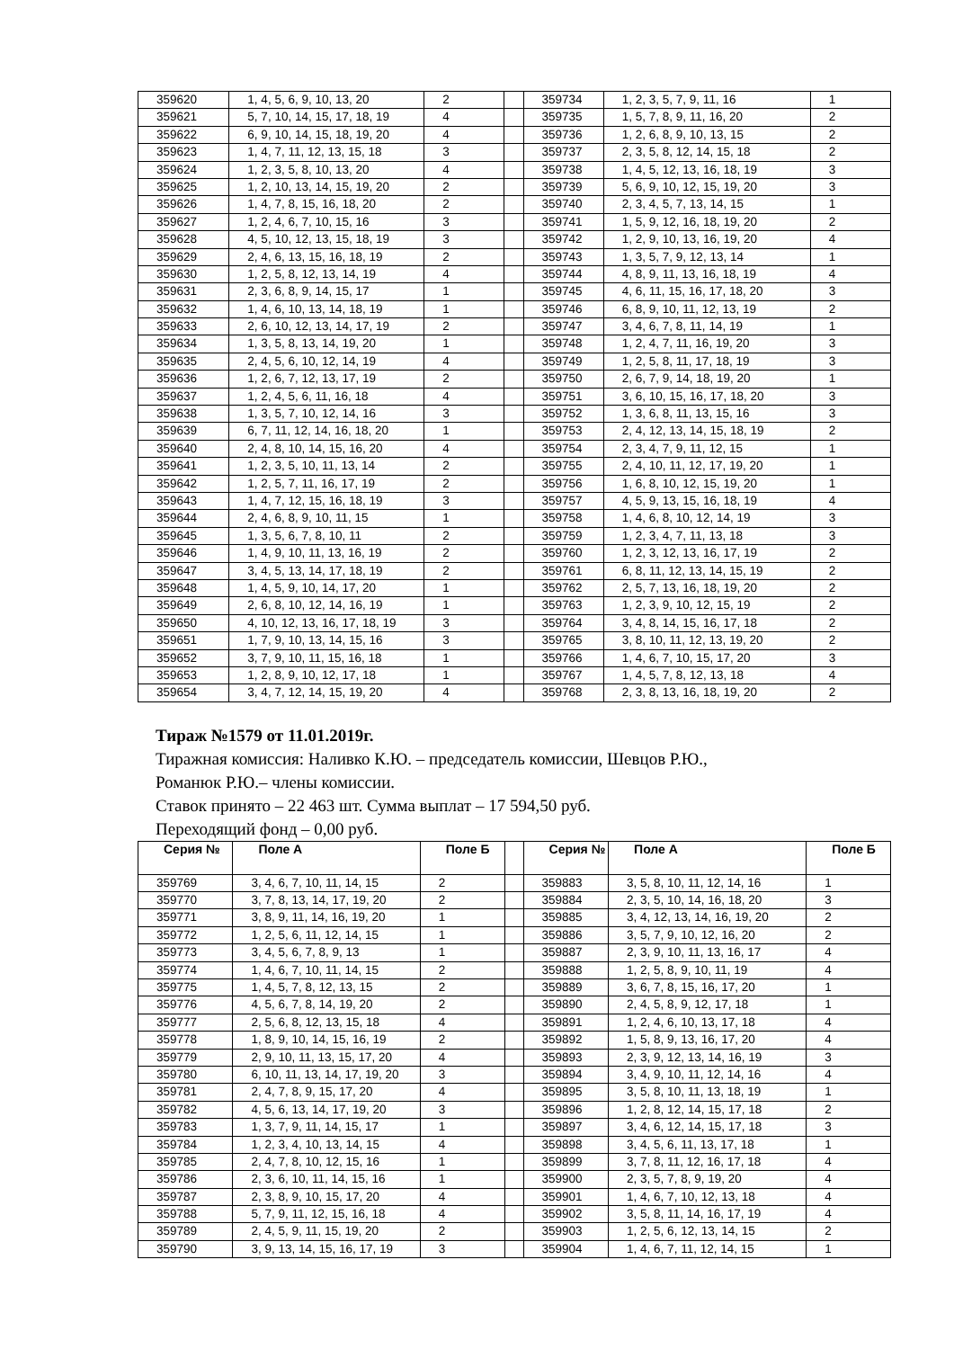| 359620 | 1, 4, 5, 6, 9, 10, 13, 20 | 2 | | 359734 | 1, 2, 3, 5, 7, 9, 11, 16 | 1 |
| 359621 | 5, 7, 10, 14, 15, 17, 18, 19 | 4 | | 359735 | 1, 5, 7, 8, 9, 11, 16, 20 | 2 |
| 359622 | 6, 9, 10, 14, 15, 18, 19, 20 | 4 | | 359736 | 1, 2, 6, 8, 9, 10, 13, 15 | 2 |
| 359623 | 1, 4, 7, 11, 12, 13, 15, 18 | 3 | | 359737 | 2, 3, 5, 8, 12, 14, 15, 18 | 2 |
| 359624 | 1, 2, 3, 5, 8, 10, 13, 20 | 4 | | 359738 | 1, 4, 5, 12, 13, 16, 18, 19 | 3 |
| 359625 | 1, 2, 10, 13, 14, 15, 19, 20 | 2 | | 359739 | 5, 6, 9, 10, 12, 15, 19, 20 | 3 |
| 359626 | 1, 4, 7, 8, 15, 16, 18, 20 | 2 | | 359740 | 2, 3, 4, 5, 7, 13, 14, 15 | 1 |
| 359627 | 1, 2, 4, 6, 7, 10, 15, 16 | 3 | | 359741 | 1, 5, 9, 12, 16, 18, 19, 20 | 2 |
| 359628 | 4, 5, 10, 12, 13, 15, 18, 19 | 3 | | 359742 | 1, 2, 9, 10, 13, 16, 19, 20 | 4 |
| 359629 | 2, 4, 6, 13, 15, 16, 18, 19 | 2 | | 359743 | 1, 3, 5, 7, 9, 12, 13, 14 | 1 |
| 359630 | 1, 2, 5, 8, 12, 13, 14, 19 | 4 | | 359744 | 4, 8, 9, 11, 13, 16, 18, 19 | 4 |
| 359631 | 2, 3, 6, 8, 9, 14, 15, 17 | 1 | | 359745 | 4, 6, 11, 15, 16, 17, 18, 20 | 3 |
| 359632 | 1, 4, 6, 10, 13, 14, 18, 19 | 1 | | 359746 | 6, 8, 9, 10, 11, 12, 13, 19 | 2 |
| 359633 | 2, 6, 10, 12, 13, 14, 17, 19 | 2 | | 359747 | 3, 4, 6, 7, 8, 11, 14, 19 | 1 |
| 359634 | 1, 3, 5, 8, 13, 14, 19, 20 | 1 | | 359748 | 1, 2, 4, 7, 11, 16, 19, 20 | 3 |
| 359635 | 2, 4, 5, 6, 10, 12, 14, 19 | 4 | | 359749 | 1, 2, 5, 8, 11, 17, 18, 19 | 3 |
| 359636 | 1, 2, 6, 7, 12, 13, 17, 19 | 2 | | 359750 | 2, 6, 7, 9, 14, 18, 19, 20 | 1 |
| 359637 | 1, 2, 4, 5, 6, 11, 16, 18 | 4 | | 359751 | 3, 6, 10, 15, 16, 17, 18, 20 | 3 |
| 359638 | 1, 3, 5, 7, 10, 12, 14, 16 | 3 | | 359752 | 1, 3, 6, 8, 11, 13, 15, 16 | 3 |
| 359639 | 6, 7, 11, 12, 14, 16, 18, 20 | 1 | | 359753 | 2, 4, 12, 13, 14, 15, 18, 19 | 2 |
| 359640 | 2, 4, 8, 10, 14, 15, 16, 20 | 4 | | 359754 | 2, 3, 4, 7, 9, 11, 12, 15 | 1 |
| 359641 | 1, 2, 3, 5, 10, 11, 13, 14 | 2 | | 359755 | 2, 4, 10, 11, 12, 17, 19, 20 | 1 |
| 359642 | 1, 2, 5, 7, 11, 16, 17, 19 | 2 | | 359756 | 1, 6, 8, 10, 12, 15, 19, 20 | 1 |
| 359643 | 1, 4, 7, 12, 15, 16, 18, 19 | 3 | | 359757 | 4, 5, 9, 13, 15, 16, 18, 19 | 4 |
| 359644 | 2, 4, 6, 8, 9, 10, 11, 15 | 1 | | 359758 | 1, 4, 6, 8, 10, 12, 14, 19 | 3 |
| 359645 | 1, 3, 5, 6, 7, 8, 10, 11 | 2 | | 359759 | 1, 2, 3, 4, 7, 11, 13, 18 | 3 |
| 359646 | 1, 4, 9, 10, 11, 13, 16, 19 | 2 | | 359760 | 1, 2, 3, 12, 13, 16, 17, 19 | 2 |
| 359647 | 3, 4, 5, 13, 14, 17, 18, 19 | 2 | | 359761 | 6, 8, 11, 12, 13, 14, 15, 19 | 2 |
| 359648 | 1, 4, 5, 9, 10, 14, 17, 20 | 1 | | 359762 | 2, 5, 7, 13, 16, 18, 19, 20 | 2 |
| 359649 | 2, 6, 8, 10, 12, 14, 16, 19 | 1 | | 359763 | 1, 2, 3, 9, 10, 12, 15, 19 | 2 |
| 359650 | 4, 10, 12, 13, 16, 17, 18, 19 | 3 | | 359764 | 3, 4, 8, 14, 15, 16, 17, 18 | 2 |
| 359651 | 1, 7, 9, 10, 13, 14, 15, 16 | 3 | | 359765 | 3, 8, 10, 11, 12, 13, 19, 20 | 2 |
| 359652 | 3, 7, 9, 10, 11, 15, 16, 18 | 1 | | 359766 | 1, 4, 6, 7, 10, 15, 17, 20 | 3 |
| 359653 | 1, 2, 8, 9, 10, 12, 17, 18 | 1 | | 359767 | 1, 4, 5, 7, 8, 12, 13, 18 | 4 |
| 359654 | 3, 4, 7, 12, 14, 15, 19, 20 | 4 | | 359768 | 2, 3, 8, 13, 16, 18, 19, 20 | 2 |
Тираж №1579 от 11.01.2019г.
Тиражная комиссия: Наливко К.Ю. – председатель комиссии, Шевцов Р.Ю.,
Романюк Р.Ю.– члены комиссии.
Ставок принято – 22 463 шт. Сумма выплат – 17 594,50 руб.
Переходящий фонд – 0,00 руб.
| Серия № | Поле А | Поле Б | | Серия № | Поле А | Поле Б |
| --- | --- | --- | --- | --- | --- | --- |
| 359769 | 3, 4, 6, 7, 10, 11, 14, 15 | 2 | | 359883 | 3, 5, 8, 10, 11, 12, 14, 16 | 1 |
| 359770 | 3, 7, 8, 13, 14, 17, 19, 20 | 2 | | 359884 | 2, 3, 5, 10, 14, 16, 18, 20 | 3 |
| 359771 | 3, 8, 9, 11, 14, 16, 19, 20 | 1 | | 359885 | 3, 4, 12, 13, 14, 16, 19, 20 | 2 |
| 359772 | 1, 2, 5, 6, 11, 12, 14, 15 | 1 | | 359886 | 3, 5, 7, 9, 10, 12, 16, 20 | 2 |
| 359773 | 3, 4, 5, 6, 7, 8, 9, 13 | 1 | | 359887 | 2, 3, 9, 10, 11, 13, 16, 17 | 4 |
| 359774 | 1, 4, 6, 7, 10, 11, 14, 15 | 2 | | 359888 | 1, 2, 5, 8, 9, 10, 11, 19 | 4 |
| 359775 | 1, 4, 5, 7, 8, 12, 13, 15 | 2 | | 359889 | 3, 6, 7, 8, 15, 16, 17, 20 | 1 |
| 359776 | 4, 5, 6, 7, 8, 14, 19, 20 | 2 | | 359890 | 2, 4, 5, 8, 9, 12, 17, 18 | 1 |
| 359777 | 2, 5, 6, 8, 12, 13, 15, 18 | 4 | | 359891 | 1, 2, 4, 6, 10, 13, 17, 18 | 4 |
| 359778 | 1, 8, 9, 10, 14, 15, 16, 19 | 2 | | 359892 | 1, 5, 8, 9, 13, 16, 17, 20 | 4 |
| 359779 | 2, 9, 10, 11, 13, 15, 17, 20 | 4 | | 359893 | 2, 3, 9, 12, 13, 14, 16, 19 | 3 |
| 359780 | 6, 10, 11, 13, 14, 17, 19, 20 | 3 | | 359894 | 3, 4, 9, 10, 11, 12, 14, 16 | 4 |
| 359781 | 2, 4, 7, 8, 9, 15, 17, 20 | 4 | | 359895 | 3, 5, 8, 10, 11, 13, 18, 19 | 1 |
| 359782 | 4, 5, 6, 13, 14, 17, 19, 20 | 3 | | 359896 | 1, 2, 8, 12, 14, 15, 17, 18 | 2 |
| 359783 | 1, 3, 7, 9, 11, 14, 15, 17 | 1 | | 359897 | 3, 4, 6, 12, 14, 15, 17, 18 | 3 |
| 359784 | 1, 2, 3, 4, 10, 13, 14, 15 | 4 | | 359898 | 3, 4, 5, 6, 11, 13, 17, 18 | 1 |
| 359785 | 2, 4, 7, 8, 10, 12, 15, 16 | 1 | | 359899 | 3, 7, 8, 11, 12, 16, 17, 18 | 4 |
| 359786 | 2, 3, 6, 10, 11, 14, 15, 16 | 1 | | 359900 | 2, 3, 5, 7, 8, 9, 19, 20 | 4 |
| 359787 | 2, 3, 8, 9, 10, 15, 17, 20 | 4 | | 359901 | 1, 4, 6, 7, 10, 12, 13, 18 | 4 |
| 359788 | 5, 7, 9, 11, 12, 15, 16, 18 | 4 | | 359902 | 3, 5, 8, 11, 14, 16, 17, 19 | 4 |
| 359789 | 2, 4, 5, 9, 11, 15, 19, 20 | 2 | | 359903 | 1, 2, 5, 6, 12, 13, 14, 15 | 2 |
| 359790 | 3, 9, 13, 14, 15, 16, 17, 19 | 3 | | 359904 | 1, 4, 6, 7, 11, 12, 14, 15 | 1 |